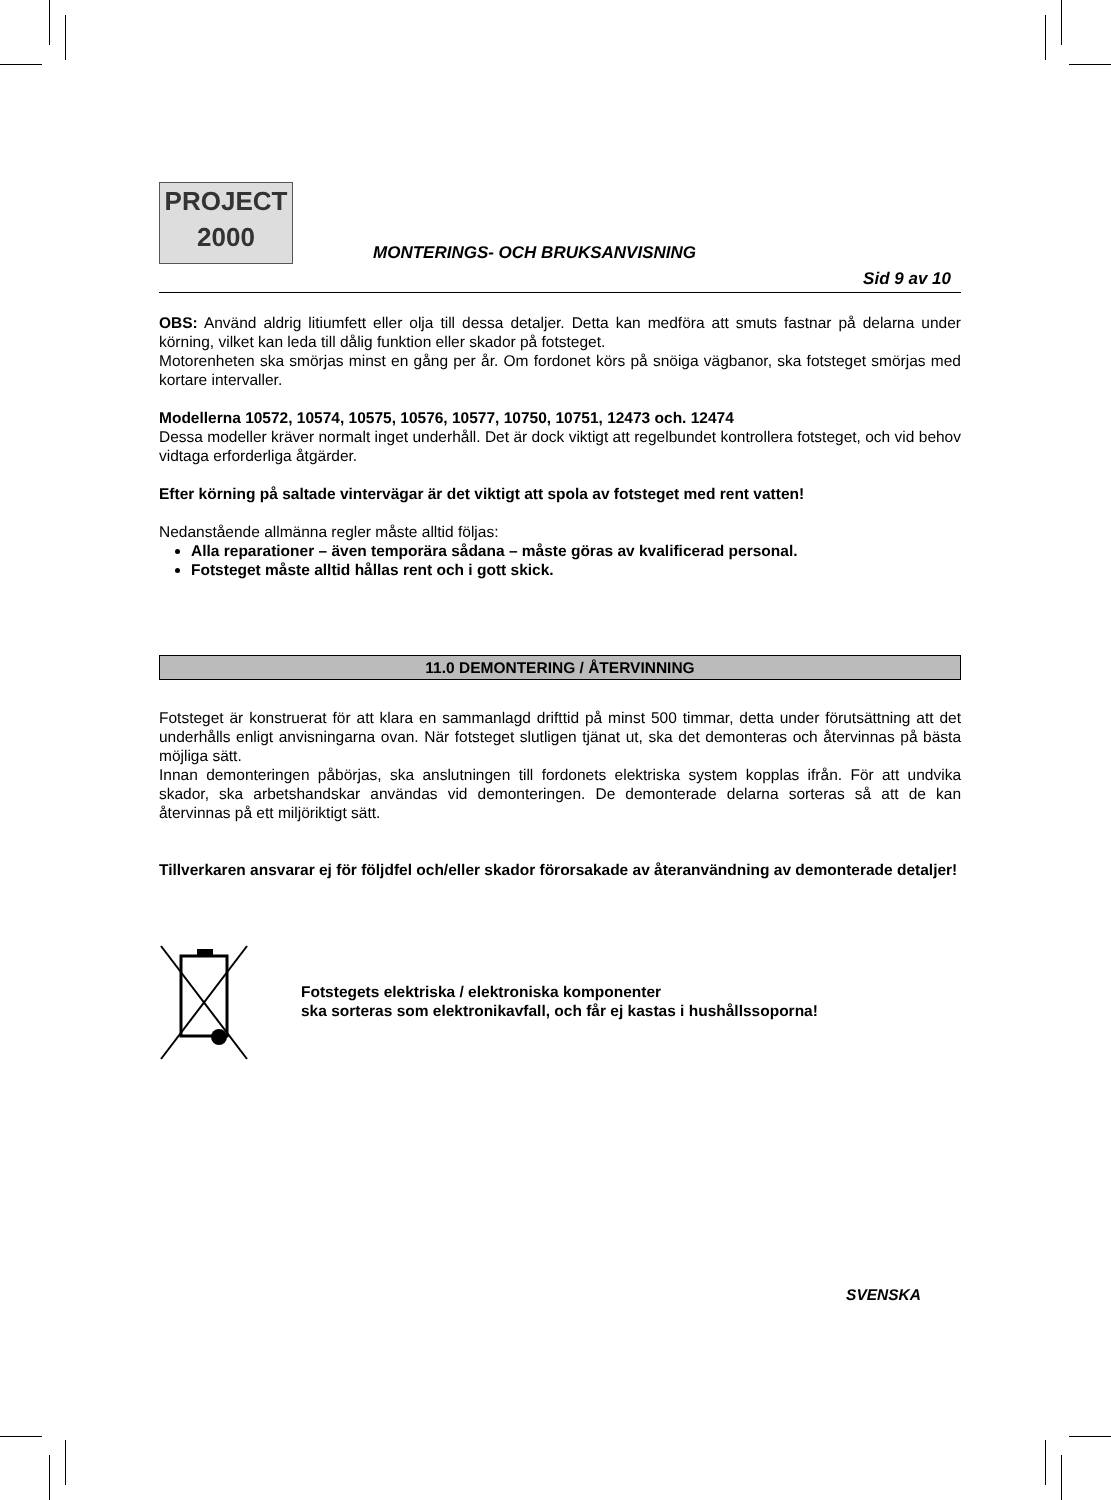PROJECT
2000
MONTERINGS- OCH BRUKSANVISNING
Sid 9 av 10
OBS: Använd aldrig litiumfett eller olja till dessa detaljer. Detta kan medföra att smuts fastnar på delarna under körning, vilket kan leda till dålig funktion eller skador på fotsteget.
Motorenheten ska smörjas minst en gång per år. Om fordonet körs på snöiga vägbanor, ska fotsteget smörjas med kortare intervaller.
Modellerna 10572, 10574, 10575, 10576, 10577, 10750, 10751, 12473 och. 12474
Dessa modeller kräver normalt inget underhåll. Det är dock viktigt att regelbundet kontrollera fotsteget, och vid behov vidtaga erforderliga åtgärder.
Efter körning på saltade vintervägar är det viktigt att spola av fotsteget med rent vatten!
Nedanstående allmänna regler måste alltid följas:
Alla reparationer – även temporära sådana – måste göras av kvalificerad personal.
Fotsteget måste alltid hållas rent och i gott skick.
11.0 DEMONTERING / ÅTERVINNING
Fotsteget är konstruerat för att klara en sammanlagd drifttid på minst 500 timmar, detta under förutsättning att det underhålls enligt anvisningarna ovan. När fotsteget slutligen tjänat ut, ska det demonteras och återvinnas på bästa möjliga sätt.
Innan demonteringen påbörjas, ska anslutningen till fordonets elektriska system kopplas ifrån. För att undvika skador, ska arbetshandskar användas vid demonteringen. De demonterade delarna sorteras så att de kan återvinnas på ett miljöriktigt sätt.
Tillverkaren ansvarar ej för följdfel och/eller skador förorsakade av återanvändning av demonterade detaljer!
Fotstegets elektriska / elektroniska komponenter
ska sorteras som elektronikavfall, och får ej kastas i hushållssoporna!
SVENSKA